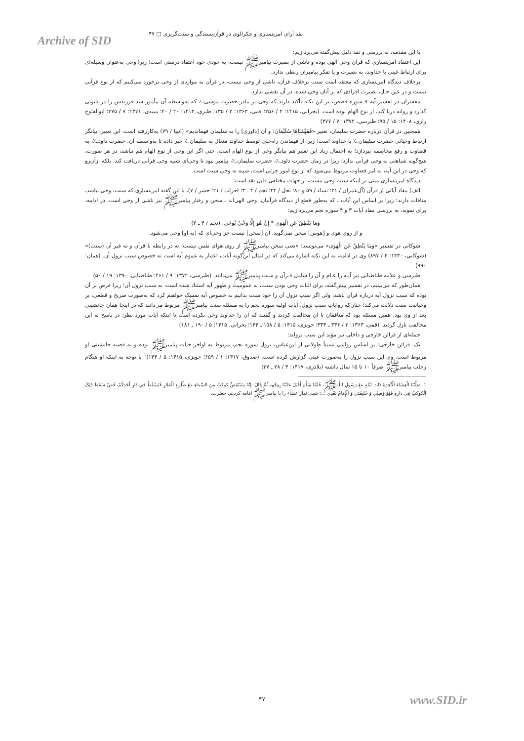نقد آرای امریتساری و چکرالوی در قرآن‌بسندگی و سنت‌گریزی □ ۴۷
Archive of SID
با این مقدمه، به بررسی و نقد دلیل پیش‌گفته می‌پردازیم:
این اعتقاد امریتساری که قرآن وحی الهی بوده و ناشی از بصیرت پیامبرﷺ نیست، به خودی خود اعتقاد درستی است؛ زیرا وحی به‌عنوان وسیله‌ای برای ارتباط غیبی با خداوند، به بصیرت و یا تفکر پیامبران ربطی ندارد.
برخلاف دیدگاه امریتساری که معتقد است سنت برخلاف قرآن، ناشی از وحی نیست، در قرآن به مواردی از وحی برخورد می‌کنیم که از نوع قرآنی نیست و در عین حال، بصیرت افرادی که بر آنان وحی شده، در آن نقشی ندارد.
مفسران در تفسیر آیه ۷ سوره قصص، بر این نکته تأکید دارند که وحی بر مادر حضرت موسی؊ که به‌واسطه آن مأمور شد فرزندش را در تابوتی گذارد و روانه دریا کند، از نوع الهام بوده است. (بحرانی، ۱۴۱۵: ۴ / ۲۵۶؛ قمی، ۱۳۶۳: ۲ / ۱۳۵؛ طبری، ۱۴۱۲: ۲۰ / ۲۰؛ میبدی، ۱۳۷۱: ۷ / ۲۷۵؛ ابوالفتوح رازی، ۱۴۰۸: ۱۵ / ۹۵؛ طبرسی، ۱۳۷۲: ۷ / ۳۷۷)
همچنین در قرآن درباره حضرت سلیمان، تعبیر «فَفَهَّمْنَاهَا سُلَيْمَانَ؛ و آن [داوری] را به سلیمان فهماندیم» (انبیا / ۷۹) به‌کاررفته است. این تعبیر، بیانگر ارتباط وحیانی حضرت سلیمان؊ با خداوند است؛ زیرا از فهماندن راه‌حلی توسط خداوند متعال به سلیمان؊ خبر داده تا به‌واسطه آن، حضرت داود؊، به قضاوت و رفع مخاصمه بپردازد؛ به احتمال زیاد این تعبیر هم بیانگر وحی از نوع الهام است. حتی اگر این وحی از نوع الهام هم نباشد، در هر صورت، هیچ‌گونه شباهتی به وحی قرآنی ندارد؛ زیرا در زمان حضرت داود؊، حضرت سلیمان؊، پیامبر نبود تا وحی‌ای شبیه وحی قرآنی دریافت کند. بلکه ازآن‌رو که وحی در این آیه، به امر قضاوت مربوط می‌شود که از نوع امور جزئی است، شبیه به وحی سنت است.
دیدگاه امریتساری مبنی بر اینکه سنت وحی نیست، از جهات مختلفی قابل نقد است:
الف) مفاد آیاتی از قرآن (آل‌عمران / ۳۱؛ نساء / ۵۹ و ۸۰؛ نحل / ۴۴؛ نجم / ۴ ـ ۳؛ احزاب / ۲۱؛ حشر / ۷)، با این گفته امریتساری که سنت، وحی نباشد، منافات دارند؛ زیرا بر اساس این آیات ـ که به‌طور قطع از دیدگاه قرآنیان، وحی الهی‌اند ـ سخن و رفتار پیامبرﷺ نیز ناشی از وحی است. در ادامه، برای نمونه، به بررسی مفاد آیات ۳ و ۴ سوره نجم می‌پردازیم:
وَمَا يَنْطِقُ عَنِ الْهَوَى * إِنْ هُوَ إِلَّا وَحْيٌ يُوحَى. (نجم / ۴ ـ ۳)
و از روی هوی و [هوس] سخن نمی‌گوید. آن [سخن] نیست جز وحی‌ای که [به او] وحی می‌شود.
شوکانی در تفسیر «وَمَا يَنْطِقُ عَنِ الْهَوَى» می‌نویسد: «یعنی سخن پیامبرﷺ از روی هوای نفس نیست؛ نه در رابطه با قرآن و نه غیر آن (سنت)» (شوکانی، ۱۴۳۰: ۲ / ۸۹۷) وی در ادامه، به این نکته اشاره می‌کند که در امثال این‌گونه آیات، اعتبار به عموم آیه است نه خصوص سبب نزول آن. (همان: ۹۹۰)
طبرسی و علامه طباطبایی نیز آیـه را عـام و آن را شامل قـرآن و سنت پیامبرﷺ می‌دانند. (طبرسی، ۱۳۷۲: ۹ / ۲۶۱؛ طباطبایی، ۱۳۹۰: ۱۹ / ۵۰)
همان‌طور که می‌بینیم، در تفسیر پیش‌گفته، برای اثبات وحی بودن سنت، به عمومیت و ظهور آیه استناد شده است، نه سبب نزول آن؛ زیرا فرض بر آن بوده که سبب نزول آیه درباره قرآن باشد، ولی اگر سبب نزول آن را خود سنت بدانیم به خصوص آیه تمسک خواهیم کرد که به‌صورت صریح و قطعی، بر وحیانیت سنت دلالت می‌کند؛ چنان‌که روایاتِ سبب نزول، آیات اولیه سوره نجم را به مسئله سنت پیامبرﷺ مربوط می‌دانند که در اینجا همان جانشینی بعد از وی بود. همین مسئله بود که منافقان با آن مخالفت کردند و گفتند که آن را خداوند وحی نکرده است تا اینکه آیات مورد نظر، در پاسخ به این مخالفت نازل گردید. (قمی، ۱۳۶۳: ۲ / ۳۳۶ ـ ۳۳۴؛ حویزی، ۱۴۱۵: ۵ / ۱۵۸ ـ ۱۴۴؛ بحرانی، ۱۴۱۵: ۵ / ۱۹۰ ـ ۱۸۶)
جمله‌ای از قرائن خارجی و داخلی نیز مؤید این سبب نزولند:
یک. قرائن خارجی: بر اساس روایتی نسبتاً طولانی از ابن‌عباس، نزول سوره نجم، مربوط به اواخر حیات پیامبرﷺ بوده و به قضیه جانشینی او مربوط است. وی این سبب نزول را به‌صورت عینی گزارش کرده است. (صدوق، ۱۴۱۷: ۱ / ۶۵۹؛ حویزی، ۱۴۱۵: ۵ / ۱۴۴)<sup>۱</sup> با توجه به اینکه او هنگام رحلت پیامبرﷺ صرفاً ۱۰ تا ۱۵ سال داشته (بلاذری، ۱۴۱۷: ۴ / ۲۸ ـ ۲۷؛
۱. صَلَّيْنَا الْعِشَاءَ الْآخِرَةَ ذَاتَ لَيْلَةٍ مَعَ رَسُولِ اللَّهِﷺ، فَلَمَّا سَلَّمَ أَقْبَلَ عَلَيْنَا بِوَجْهِهِ ثُمَّ قَالَ: إِنَّهُ سَيَنْقَضُّ كوكبٌ مِنَ السَّمَاءِ مَعَ طُلُوعِ الْفَجْرِ فَيَسْقُطُ فِي دَارِ أَحَدِكُمْ، فَمَنْ سَقَطَ ذَلِکَ الْكوكبُ فِي دَارِهِ فَهُوَ وَصِيِّي وَ خَلِيفَتِي وَ الْإِمَامُ بَعْدِي ...؛ شبی نماز عشاء را با پیامبرﷺ اقامه کردیم. حضرت،
۴۷ www.SID.ir